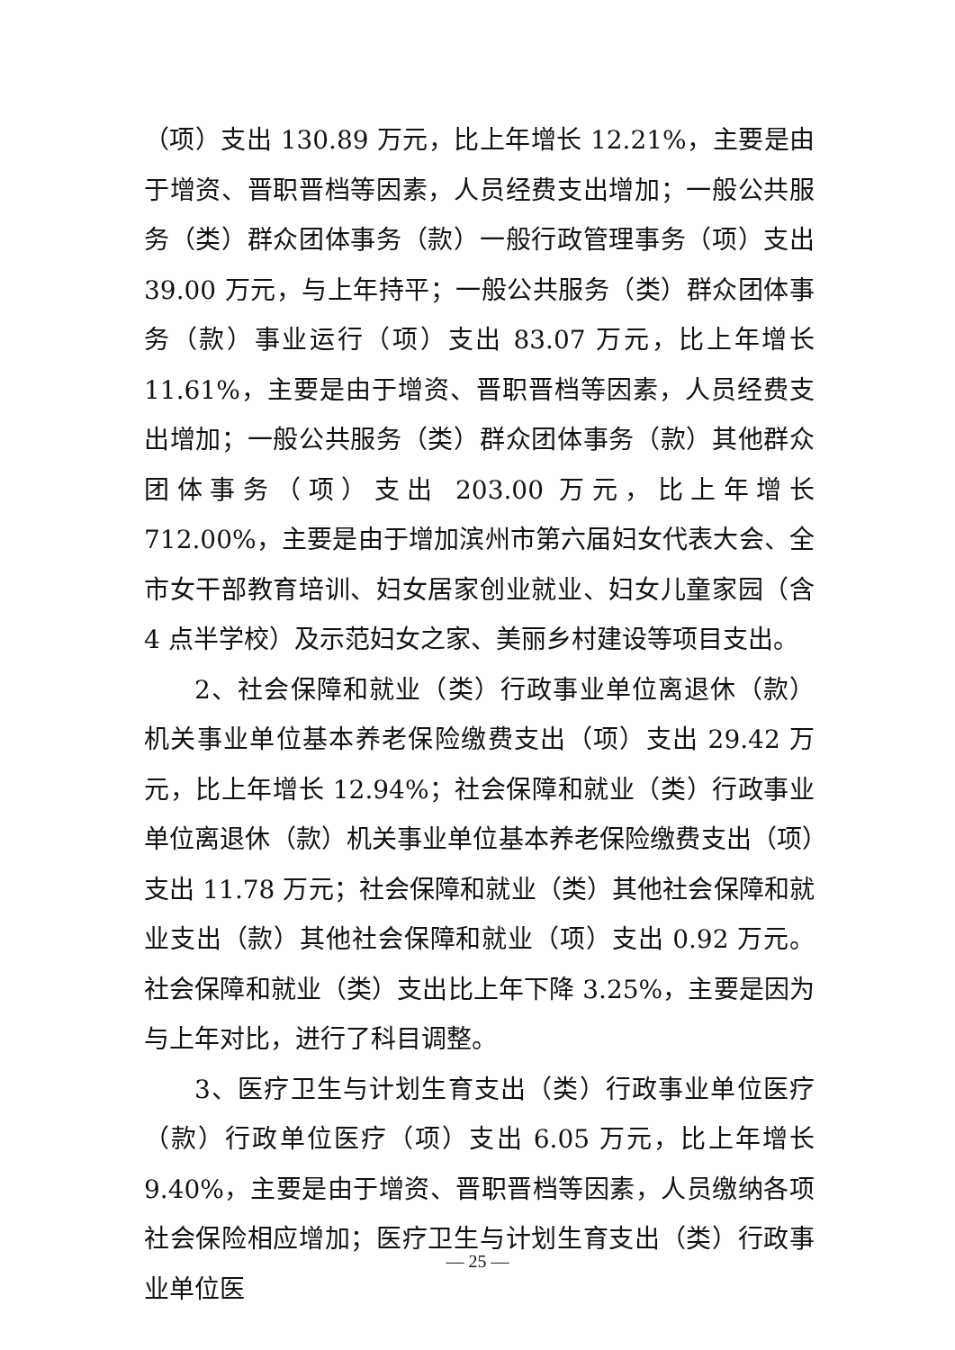（项）支出 130.89 万元，比上年增长 12.21%，主要是由于增资、晋职晋档等因素，人员经费支出增加；一般公共服务（类）群众团体事务（款）一般行政管理事务（项）支出 39.00 万元，与上年持平；一般公共服务（类）群众团体事务（款）事业运行（项）支出 83.07 万元，比上年增长 11.61%，主要是由于增资、晋职晋档等因素，人员经费支出增加；一般公共服务（类）群众团体事务（款）其他群众团体事务（项）支出 203.00 万元，比上年增长 712.00%，主要是由于增加滨州市第六届妇女代表大会、全市女干部教育培训、妇女居家创业就业、妇女儿童家园（含 4 点半学校）及示范妇女之家、美丽乡村建设等项目支出。
2、社会保障和就业（类）行政事业单位离退休（款）机关事业单位基本养老保险缴费支出（项）支出 29.42 万元，比上年增长 12.94%；社会保障和就业（类）行政事业单位离退休（款）机关事业单位基本养老保险缴费支出（项）支出 11.78 万元；社会保障和就业（类）其他社会保障和就业支出（款）其他社会保障和就业（项）支出 0.92 万元。社会保障和就业（类）支出比上年下降 3.25%，主要是因为与上年对比，进行了科目调整。
3、医疗卫生与计划生育支出（类）行政事业单位医疗（款）行政单位医疗（项）支出 6.05 万元，比上年增长 9.40%，主要是由于增资、晋职晋档等因素，人员缴纳各项社会保险相应增加；医疗卫生与计划生育支出（类）行政事业单位医
— 25 —